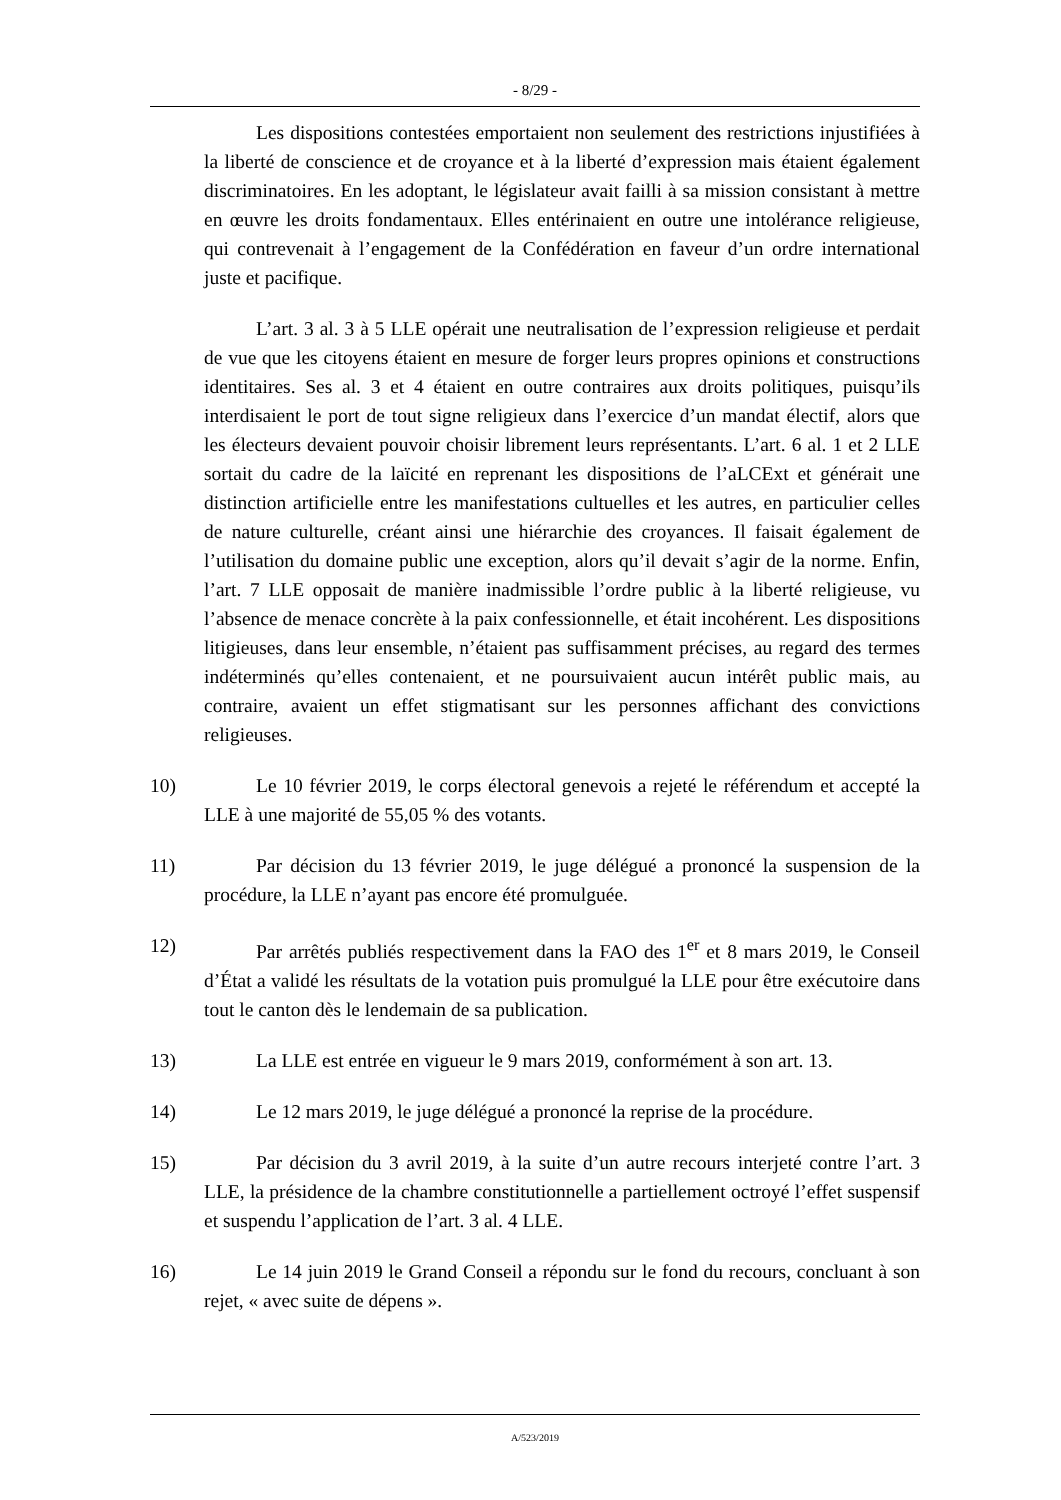- 8/29 -
Les dispositions contestées emportaient non seulement des restrictions injustifiées à la liberté de conscience et de croyance et à la liberté d’expression mais étaient également discriminatoires. En les adoptant, le législateur avait failli à sa mission consistant à mettre en œuvre les droits fondamentaux. Elles entérinaient en outre une intolérance religieuse, qui contrevenait à l’engagement de la Confédération en faveur d’un ordre international juste et pacifique.
L’art. 3 al. 3 à 5 LLE opérait une neutralisation de l’expression religieuse et perdait de vue que les citoyens étaient en mesure de forger leurs propres opinions et constructions identitaires. Ses al. 3 et 4 étaient en outre contraires aux droits politiques, puisqu’ils interdisaient le port de tout signe religieux dans l’exercice d’un mandat électif, alors que les électeurs devaient pouvoir choisir librement leurs représentants. L’art. 6 al. 1 et 2 LLE sortait du cadre de la laïcité en reprenant les dispositions de l’aLCExt et générait une distinction artificielle entre les manifestations cultuelles et les autres, en particulier celles de nature culturelle, créant ainsi une hiérarchie des croyances. Il faisait également de l’utilisation du domaine public une exception, alors qu’il devait s’agir de la norme. Enfin, l’art. 7 LLE opposait de manière inadmissible l’ordre public à la liberté religieuse, vu l’absence de menace concrète à la paix confessionnelle, et était incohérent. Les dispositions litigieuses, dans leur ensemble, n’étaient pas suffisamment précises, au regard des termes indéterminés qu’elles contenaient, et ne poursuivaient aucun intérêt public mais, au contraire, avaient un effet stigmatisant sur les personnes affichant des convictions religieuses.
10) Le 10 février 2019, le corps électoral genevois a rejeté le référendum et accepté la LLE à une majorité de 55,05 % des votants.
11) Par décision du 13 février 2019, le juge délégué a prononcé la suspension de la procédure, la LLE n’ayant pas encore été promulguée.
12) Par arrêtés publiés respectivement dans la FAO des 1<sup>er</sup> et 8 mars 2019, le Conseil d’État a validé les résultats de la votation puis promulgué la LLE pour être exécutoire dans tout le canton dès le lendemain de sa publication.
13) La LLE est entrée en vigueur le 9 mars 2019, conformément à son art. 13.
14) Le 12 mars 2019, le juge délégué a prononcé la reprise de la procédure.
15) Par décision du 3 avril 2019, à la suite d’un autre recours interjeté contre l’art. 3 LLE, la présidence de la chambre constitutionnelle a partiellement octroyé l’effet suspensif et suspendu l’application de l’art. 3 al. 4 LLE.
16) Le 14 juin 2019 le Grand Conseil a répondu sur le fond du recours, concluant à son rejet, « avec suite de dépens ».
A/523/2019